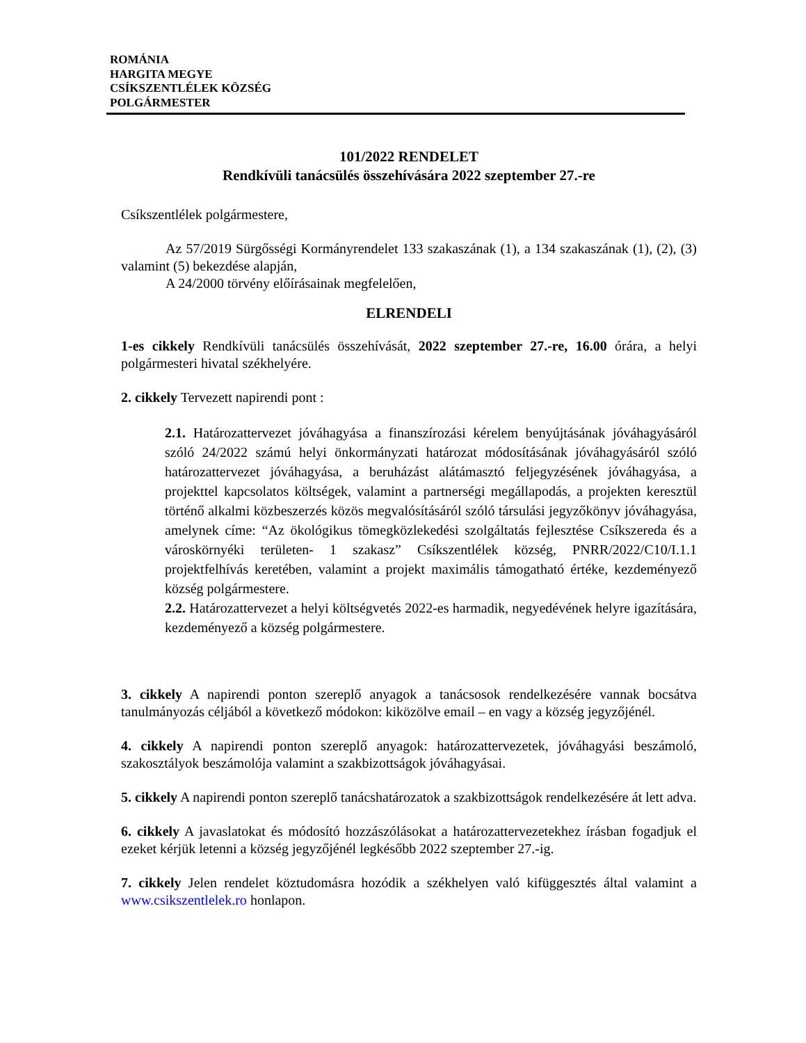ROMÁNIA
HARGITA MEGYE
CSÍKSZENTLÉLEK KÖZSÉG
POLGÁRMESTER
101/2022 RENDELET
Rendkívüli tanácsülés összehívására 2022 szeptember 27.-re
Csíkszentlélek polgármestere,
Az 57/2019 Sürgősségi Kormányrendelet 133 szakaszának (1), a 134 szakaszának (1), (2), (3) valamint (5) bekezdése alapján,
A 24/2000 törvény előírásainak megfelelően,
ELRENDELI
1-es cikkely Rendkívüli tanácsülés összehívását, 2022 szeptember 27.-re, 16.00 órára, a helyi polgármesteri hivatal székhelyére.
2. cikkely Tervezett napirendi pont :
2.1. Határozattervezet jóváhagyása a finanszírozási kérelem benyújtásának jóváhagyásáról szóló 24/2022 számú helyi önkormányzati határozat módosításának jóváhagyásáról szóló határozattervezet jóváhagyása, a beruházást alátámasztó feljegyzésének jóváhagyása, a projekttel kapcsolatos költségek, valamint a partnerségi megállapodás, a projekten keresztül történő alkalmi közbeszerzés közös megvalósításáról szóló társulási jegyzőkönyv jóváhagyása, amelynek címe: “Az ökológikus tömegközlekedési szolgáltatás fejlesztése Csíkszereda és a városkörnyéki területen- 1 szakasz” Csíkszentlélek község, PNRR/2022/C10/I.1.1 projektfelhívás keretében, valamint a projekt maximális támogatható értéke, kezdeményező község polgármestere.
2.2. Határozattervezet a helyi költségvetés 2022-es harmadik, negyedévének helyre igazítására, kezdeményező a község polgármestere.
3. cikkely A napirendi ponton szereplő anyagok a tanácsosok rendelkezésére vannak bocsátva tanulmányozás céljából a következő módokon: kiközölve email – en vagy a község jegyzőjénél.
4. cikkely A napirendi ponton szereplő anyagok: határozattervezetek, jóváhagyási beszámoló, szakosztályok beszámolója valamint a szakbizottságok jóváhagyásai.
5. cikkely A napirendi ponton szereplő tanácshatározatok a szakbizottságok rendelkezésére át lett adva.
6. cikkely A javaslatokat és módosító hozzászólásokat a határozattervezetekhez írásban fogadjuk el ezeket kérjük letenni a község jegyzőjénél legkésőbb 2022 szeptember 27.-ig.
7. cikkely Jelen rendelet köztudomásra hozódik a székhelyen való kifüggesztés által valamint a www.csikszentlelek.ro honlapon.